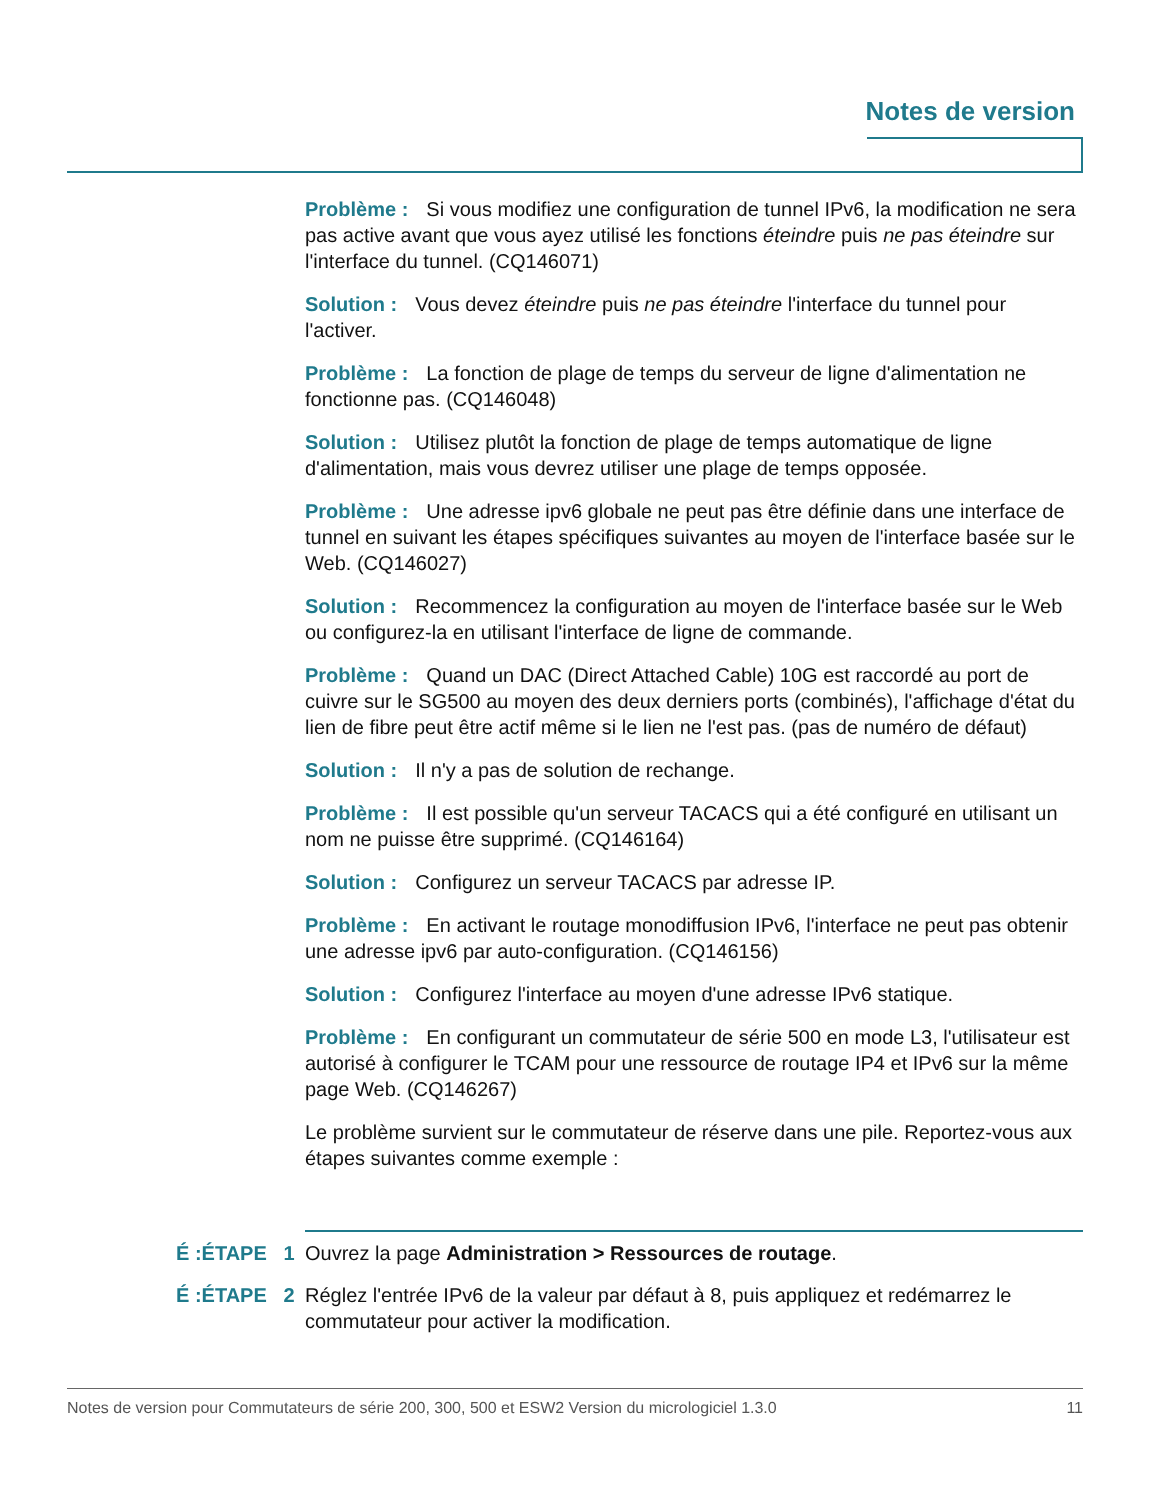Notes de version
Problème : Si vous modifiez une configuration de tunnel IPv6, la modification ne sera pas active avant que vous ayez utilisé les fonctions éteindre puis ne pas éteindre sur l'interface du tunnel. (CQ146071)
Solution : Vous devez éteindre puis ne pas éteindre l'interface du tunnel pour l'activer.
Problème : La fonction de plage de temps du serveur de ligne d'alimentation ne fonctionne pas. (CQ146048)
Solution : Utilisez plutôt la fonction de plage de temps automatique de ligne d'alimentation, mais vous devrez utiliser une plage de temps opposée.
Problème : Une adresse ipv6 globale ne peut pas être définie dans une interface de tunnel en suivant les étapes spécifiques suivantes au moyen de l'interface basée sur le Web. (CQ146027)
Solution : Recommencez la configuration au moyen de l'interface basée sur le Web ou configurez-la en utilisant l'interface de ligne de commande.
Problème : Quand un DAC (Direct Attached Cable) 10G est raccordé au port de cuivre sur le SG500 au moyen des deux derniers ports (combinés), l'affichage d'état du lien de fibre peut être actif même si le lien ne l'est pas. (pas de numéro de défaut)
Solution : Il n'y a pas de solution de rechange.
Problème : Il est possible qu'un serveur TACACS qui a été configuré en utilisant un nom ne puisse être supprimé. (CQ146164)
Solution : Configurez un serveur TACACS par adresse IP.
Problème : En activant le routage monodiffusion IPv6, l'interface ne peut pas obtenir une adresse ipv6 par auto-configuration. (CQ146156)
Solution : Configurez l'interface au moyen d'une adresse IPv6 statique.
Problème : En configurant un commutateur de série 500 en mode L3, l'utilisateur est autorisé à configurer le TCAM pour une ressource de routage IP4 et IPv6 sur la même page Web. (CQ146267)
Le problème survient sur le commutateur de réserve dans une pile. Reportez-vous aux étapes suivantes comme exemple :
É :ÉTAPE 1
Ouvrez la page Administration > Ressources de routage.
É :ÉTAPE 2
Réglez l'entrée IPv6 de la valeur par défaut à 8, puis appliquez et redémarrez le commutateur pour activer la modification.
Notes de version pour Commutateurs de série 200, 300, 500 et ESW2 Version du micrologiciel 1.3.0 11